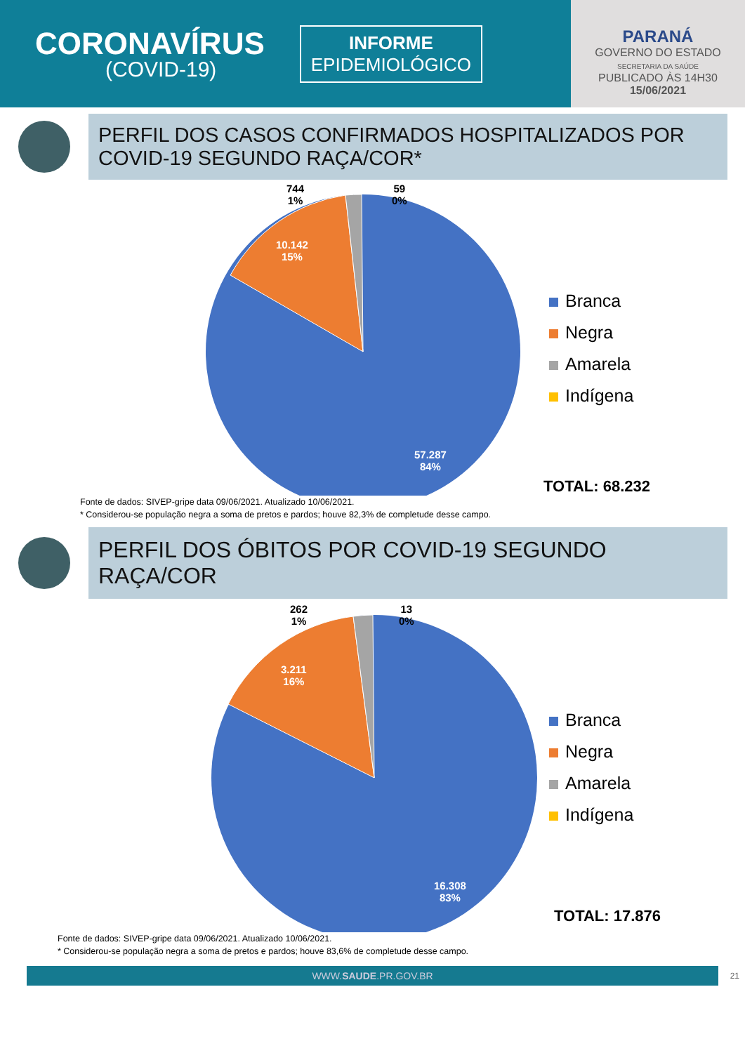CORONAVÍRUS
(COVID-19)
INFORME
EPIDEMIOLÓGICO
PARANÁ
GOVERNO DO ESTADO
SECRETARIA DA SAÚDE
PUBLICADO ÀS 14H30
15/06/2021
PERFIL DOS CASOS CONFIRMADOS HOSPITALIZADOS POR COVID-19 SEGUNDO RAÇA/COR*
744
1%
59
0%
10.142
15%
57.287
84%
Branca
Negra
Amarela
Indígena
TOTAL: 68.232
Fonte de dados: SIVEP-gripe data 09/06/2021. Atualizado 10/06/2021.
* Considerou-se população negra a soma de pretos e pardos; houve 82,3% de completude desse campo.
PERFIL DOS ÓBITOS POR COVID-19 SEGUNDO RAÇA/COR
262
1%
13
0%
3.211
16%
16.308
83%
Branca
Negra
Amarela
Indígena
TOTAL: 17.876
Fonte de dados: SIVEP-gripe data 09/06/2021. Atualizado 10/06/2021.
* Considerou-se população negra a soma de pretos e pardos; houve 83,6% de completude desse campo.
WWW.SAUDE.PR.GOV.BR 21